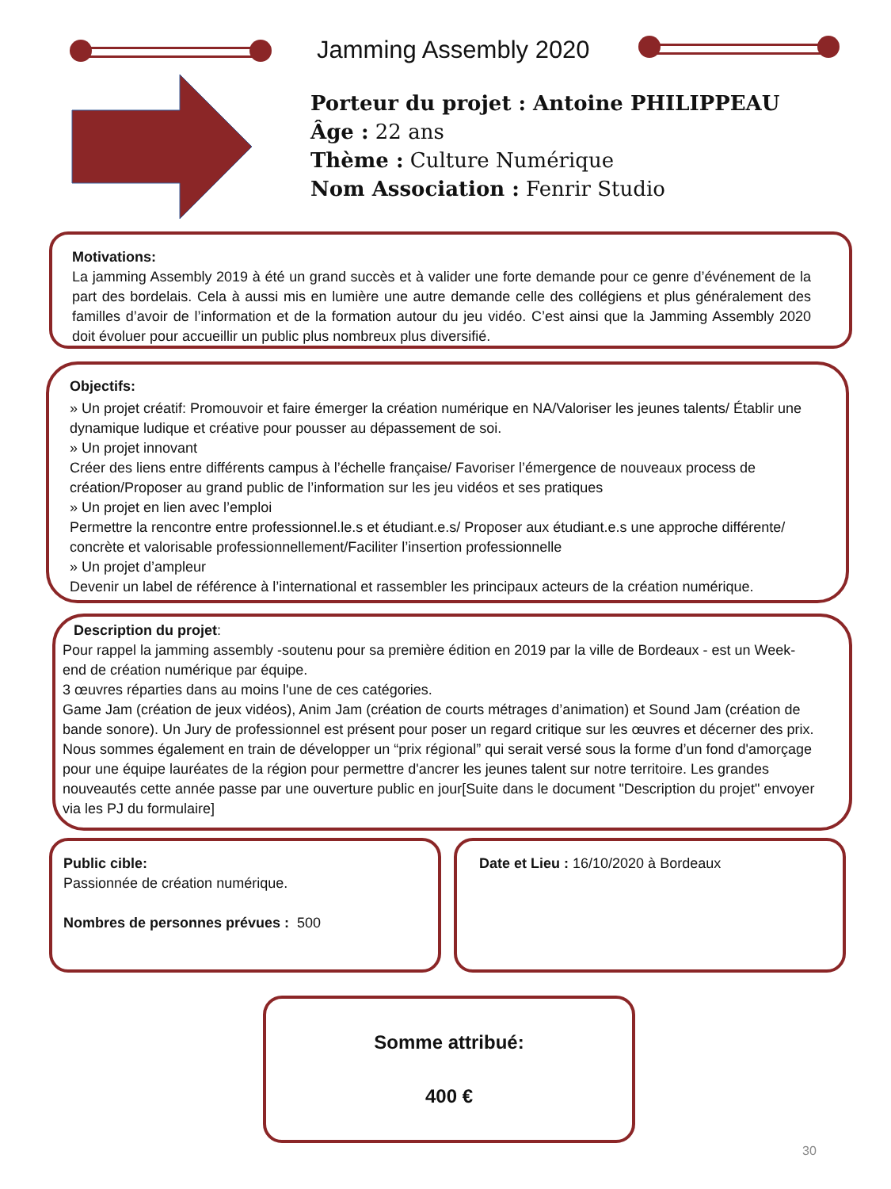Jamming Assembly 2020
Porteur du projet : Antoine PHILIPPEAU
Âge : 22 ans
Thème : Culture Numérique
Nom Association : Fenrir Studio
Motivations:
La jamming Assembly 2019 à été un grand succès et à valider une forte demande pour ce genre d’événement de la part des bordelais. Cela à aussi mis en lumière une autre demande celle des collégiens et plus généralement des familles d’avoir de l’information et de la formation autour du jeu vidéo. C’est ainsi que la Jamming Assembly 2020 doit évoluer pour accueillir un public plus nombreux plus diversifié.
Objectifs:
» Un projet créatif: Promouvoir et faire émerger la création numérique en NA/Valoriser les jeunes talents/ Établir une dynamique ludique et créative pour pousser au dépassement de soi.
» Un projet innovant
Créer des liens entre différents campus à l’échelle française/ Favoriser l’émergence de nouveaux process de création/Proposer au grand public de l’information sur les jeu vidéos et ses pratiques
» Un projet en lien avec l’emploi
Permettre la rencontre entre professionnel.le.s et étudiant.e.s/ Proposer aux étudiant.e.s une approche différente/ concrète et valorisable professionnellement/Faciliter l’insertion professionnelle
» Un projet d’ampleur
Devenir un label de référence à l’international et rassembler les principaux acteurs de la création numérique.
Description du projet:
Pour rappel la jamming assembly -soutenu pour sa première édition en 2019 par la ville de Bordeaux - est un Week-end de création numérique par équipe.
3 œuvres réparties dans au moins l'une de ces catégories.
Game Jam (création de jeux vidéos), Anim Jam (création de courts métrages d’animation) et Sound Jam (création de bande sonore). Un Jury de professionnel est présent pour poser un regard critique sur les œuvres et décerner des prix. Nous sommes également en train de développer un “prix régional” qui serait versé sous la forme d’un fond d'amorçage pour une équipe lauréates de la région pour permettre d'ancrer les jeunes talent sur notre territoire. Les grandes nouveautés cette année passe par une ouverture public en jour[Suite dans le document "Description du projet" envoyer via les PJ du formulaire]
Public cible:
Passionnée de création numérique.
Nombres de personnes prévues : 500
Date et Lieu : 16/10/2020 à Bordeaux
Somme attribué:
400 €
30